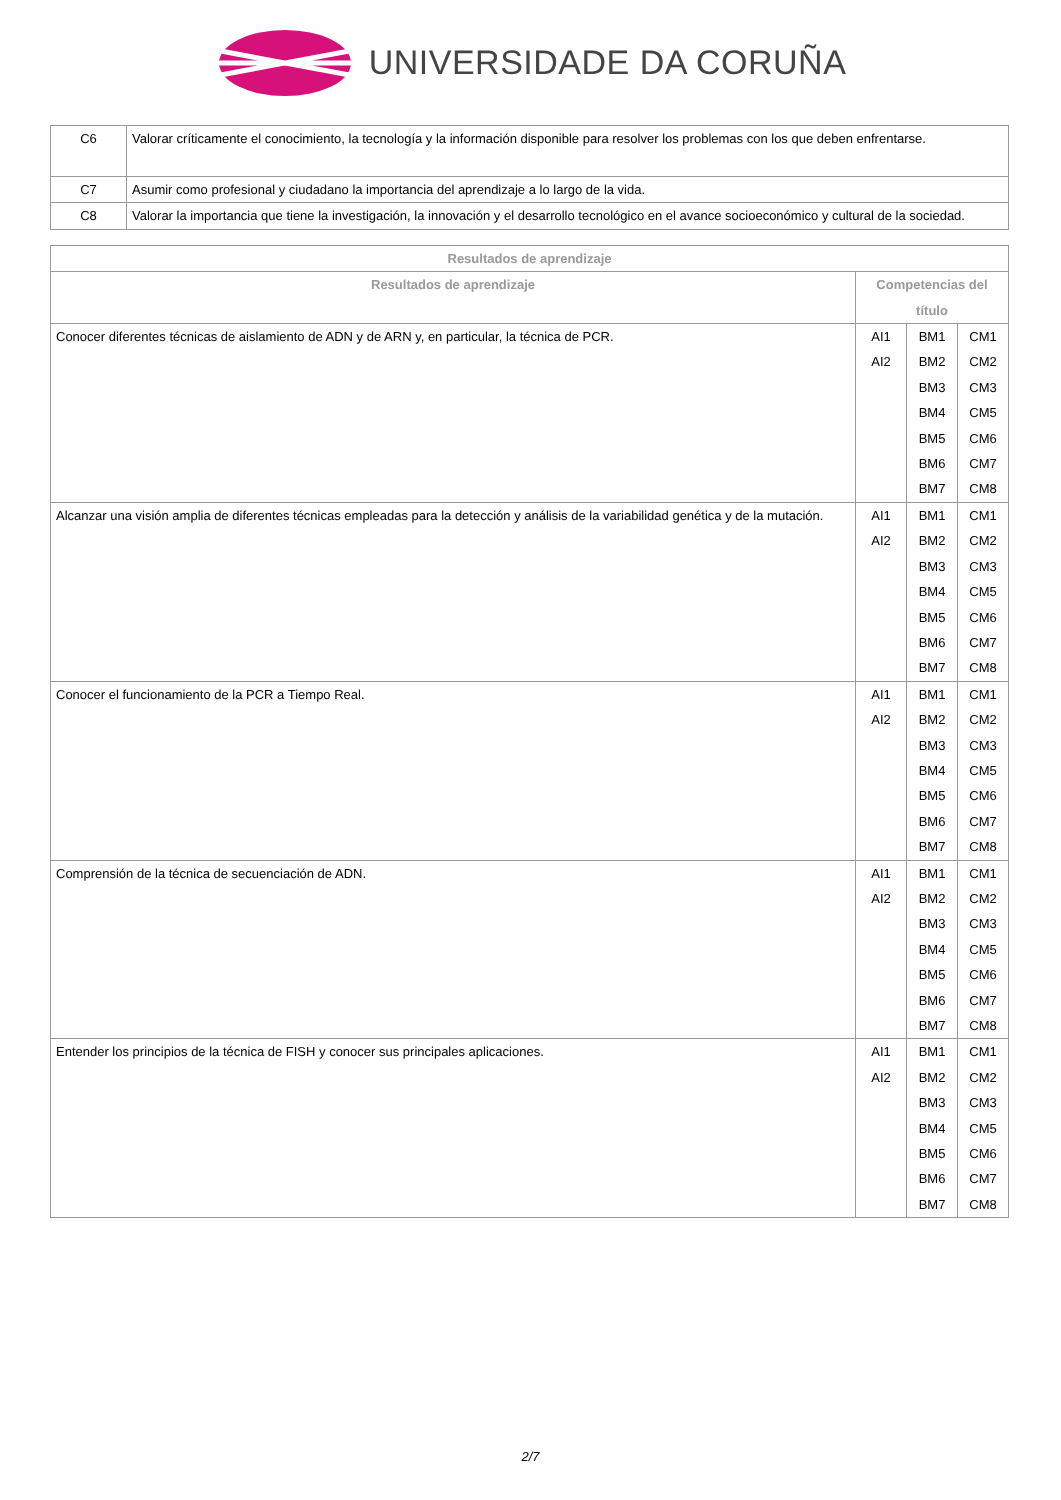UNIVERSIDADE DA CORUÑA
| C6 | Valorar críticamente el conocimiento, la tecnología y la información disponible para resolver los problemas con los que deben enfrentarse. |
| C7 | Asumir como profesional y ciudadano la importancia del aprendizaje a lo largo de la vida. |
| C8 | Valorar la importancia que tiene la investigación, la innovación y el desarrollo tecnológico en el avance socioeconómico y cultural de la sociedad. |
| Resultados de aprendizaje | | | |
| --- | --- | --- | --- |
| Resultados de aprendizaje | Competencias del título | | |
| Conocer diferentes técnicas de aislamiento de ADN y de ARN y, en particular, la técnica de PCR. | AI1 AI2 | BM1 BM2 BM3 BM4 BM5 BM6 BM7 | CM1 CM2 CM3 CM5 CM6 CM7 CM8 |
| Alcanzar una visión amplia de diferentes técnicas empleadas para la detección y análisis de la variabilidad genética y de la mutación. | AI1 AI2 | BM1 BM2 BM3 BM4 BM5 BM6 BM7 | CM1 CM2 CM3 CM5 CM6 CM7 CM8 |
| Conocer el funcionamiento de la PCR a Tiempo Real. | AI1 AI2 | BM1 BM2 BM3 BM4 BM5 BM6 BM7 | CM1 CM2 CM3 CM5 CM6 CM7 CM8 |
| Comprensión de la técnica de secuenciación de ADN. | AI1 AI2 | BM1 BM2 BM3 BM4 BM5 BM6 BM7 | CM1 CM2 CM3 CM5 CM6 CM7 CM8 |
| Entender los principios de la técnica de FISH y conocer sus principales aplicaciones. | AI1 AI2 | BM1 BM2 BM3 BM4 BM5 BM6 BM7 | CM1 CM2 CM3 CM5 CM6 CM7 CM8 |
2/7